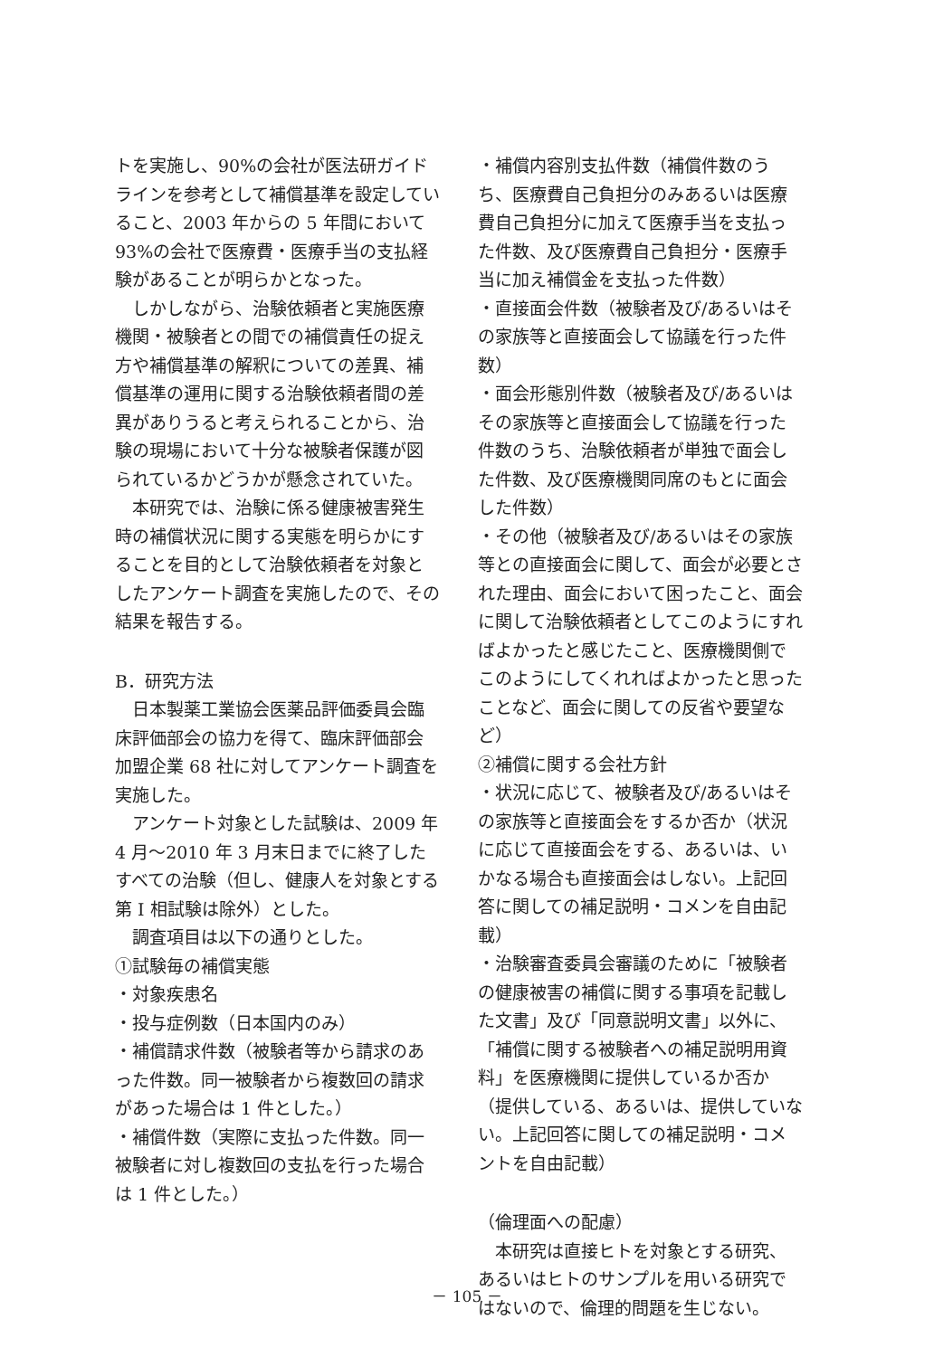トを実施し、90%の会社が医法研ガイドラインを参考として補償基準を設定していること、2003 年からの 5 年間において 93%の会社で医療費・医療手当の支払経験があることが明らかとなった。
　しかしながら、治験依頼者と実施医療機関・被験者との間での補償責任の捉え方や補償基準の解釈についての差異、補償基準の運用に関する治験依頼者間の差異がありうると考えられることから、治験の現場において十分な被験者保護が図られているかどうかが懸念されていた。
　本研究では、治験に係る健康被害発生時の補償状況に関する実態を明らかにすることを目的として治験依頼者を対象としたアンケート調査を実施したので、その結果を報告する。
B．研究方法
　日本製薬工業協会医薬品評価委員会臨床評価部会の協力を得て、臨床評価部会加盟企業 68 社に対してアンケート調査を実施した。
　アンケート対象とした試験は、2009 年 4 月～2010 年 3 月末日までに終了したすべての治験（但し、健康人を対象とする第 I 相試験は除外）とした。
　調査項目は以下の通りとした。
①試験毎の補償実態
・対象疾患名
・投与症例数（日本国内のみ）
・補償請求件数（被験者等から請求のあった件数。同一被験者から複数回の請求があった場合は 1 件とした。）
・補償件数（実際に支払った件数。同一被験者に対し複数回の支払を行った場合は 1 件とした。）
・補償内容別支払件数（補償件数のうち、医療費自己負担分のみあるいは医療費自己負担分に加えて医療手当を支払った件数、及び医療費自己負担分・医療手当に加え補償金を支払った件数）
・直接面会件数（被験者及び/あるいはその家族等と直接面会して協議を行った件数）
・面会形態別件数（被験者及び/あるいはその家族等と直接面会して協議を行った件数のうち、治験依頼者が単独で面会した件数、及び医療機関同席のもとに面会した件数）
・その他（被験者及び/あるいはその家族等との直接面会に関して、面会が必要とされた理由、面会において困ったこと、面会に関して治験依頼者としてこのようにすればよかったと感じたこと、医療機関側でこのようにしてくれればよかったと思ったことなど、面会に関しての反省や要望など）
②補償に関する会社方針
・状況に応じて、被験者及び/あるいはその家族等と直接面会をするか否か（状況に応じて直接面会をする、あるいは、いかなる場合も直接面会はしない。上記回答に関しての補足説明・コメンを自由記載）
・治験審査委員会審議のために「被験者の健康被害の補償に関する事項を記載した文書」及び「同意説明文書」以外に、「補償に関する被験者への補足説明用資料」を医療機関に提供しているか否か（提供している、あるいは、提供していない。上記回答に関しての補足説明・コメントを自由記載）
（倫理面への配慮）
　本研究は直接ヒトを対象とする研究、あるいはヒトのサンプルを用いる研究ではないので、倫理的問題を生じない。
－ 105 －